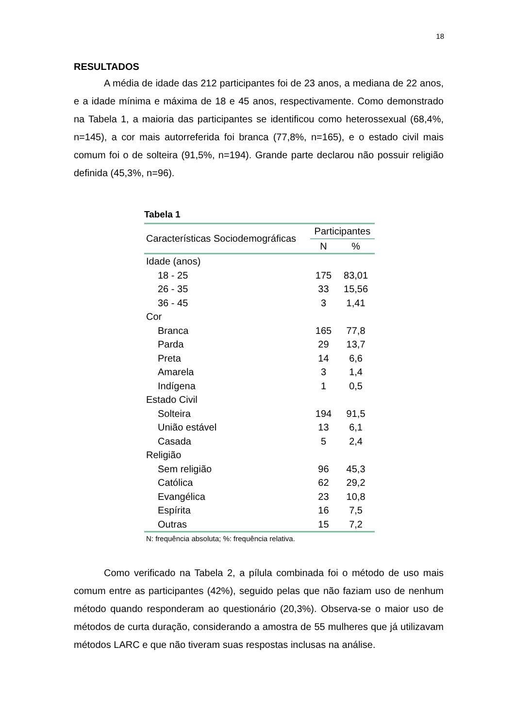18
RESULTADOS
A média de idade das 212 participantes foi de 23 anos, a mediana de 22 anos, e a idade mínima e máxima de 18 e 45 anos, respectivamente. Como demonstrado na Tabela 1, a maioria das participantes se identificou como heterossexual (68,4%, n=145), a cor mais autorreferida foi branca (77,8%, n=165), e o estado civil mais comum foi o de solteira (91,5%, n=194). Grande parte declarou não possuir religião definida (45,3%, n=96).
Tabela 1
| Características Sociodemográficas | Participantes | |
| --- | --- | --- |
| | N | % |
| Idade (anos) | | |
| 18 - 25 | 175 | 83,01 |
| 26 - 35 | 33 | 15,56 |
| 36 - 45 | 3 | 1,41 |
| Cor | | |
| Branca | 165 | 77,8 |
| Parda | 29 | 13,7 |
| Preta | 14 | 6,6 |
| Amarela | 3 | 1,4 |
| Indígena | 1 | 0,5 |
| Estado Civil | | |
| Solteira | 194 | 91,5 |
| União estável | 13 | 6,1 |
| Casada | 5 | 2,4 |
| Religião | | |
| Sem religião | 96 | 45,3 |
| Católica | 62 | 29,2 |
| Evangélica | 23 | 10,8 |
| Espírita | 16 | 7,5 |
| Outras | 15 | 7,2 |
N: frequência absoluta; %: frequência relativa.
Como verificado na Tabela 2, a pílula combinada foi o método de uso mais comum entre as participantes (42%), seguido pelas que não faziam uso de nenhum método quando responderam ao questionário (20,3%). Observa-se o maior uso de métodos de curta duração, considerando a amostra de 55 mulheres que já utilizavam métodos LARC e que não tiveram suas respostas inclusas na análise.